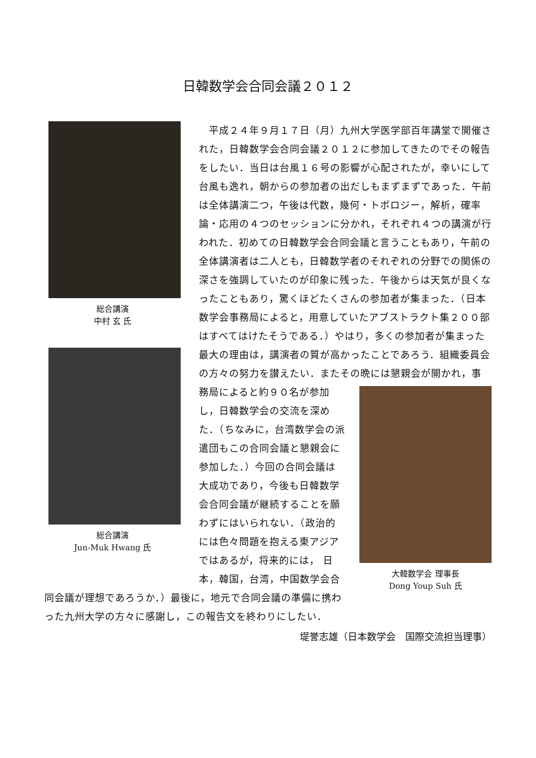日韓数学会合同会議２０１２
総合講演
中村 玄 氏
総合講演
Jun-Muk Hwang 氏
　平成２４年９月１７日（月）九州大学医学部百年講堂で開催された，日韓数学会合同会議２０１２に参加してきたのでその報告をしたい．当日は台風１６号の影響が心配されたが，幸いにして台風も逸れ，朝からの参加者の出だしもまずまずであった．午前は全体講演二つ，午後は代数，幾何・トポロジー，解析，確率論・応用の４つのセッションに分かれ，それぞれ４つの講演が行われた．初めての日韓数学会合同会議と言うこともあり，午前の全体講演者は二人とも，日韓数学者のそれぞれの分野での関係の深さを強調していたのが印象に残った．午後からは天気が良くなったこともあり，驚くほどたくさんの参加者が集まった．（日本数学会事務局によると，用意していたアブストラクト集２００部はすべてはけたそうである．）やはり，多くの参加者が集まった最大の理由は，講演者の質が高かったことであろう．組織委員会の方々の努力を讃えたい．またその晩には懇親会が開かれ，事
大韓数学会 理事長
Dong Youp Suh 氏
務局によると約９０名が参加し，日韓数学会の交流を深めた．（ちなみに，台湾数学会の派遣団もこの合同会議と懇親会に参加した．）今回の合同会議は大成功であり，今後も日韓数学会合同会議が継続することを願わずにはいられない．（政治的には色々問題を抱える東アジアではあるが，将来的には， 日本，韓国，台湾，中国数学会合同会議が理想であろうか．）最後に，地元で合同会議の準備に携わった九州大学の方々に感謝し，この報告文を終わりにしたい．
堤誉志雄（日本数学会　国際交流担当理事）